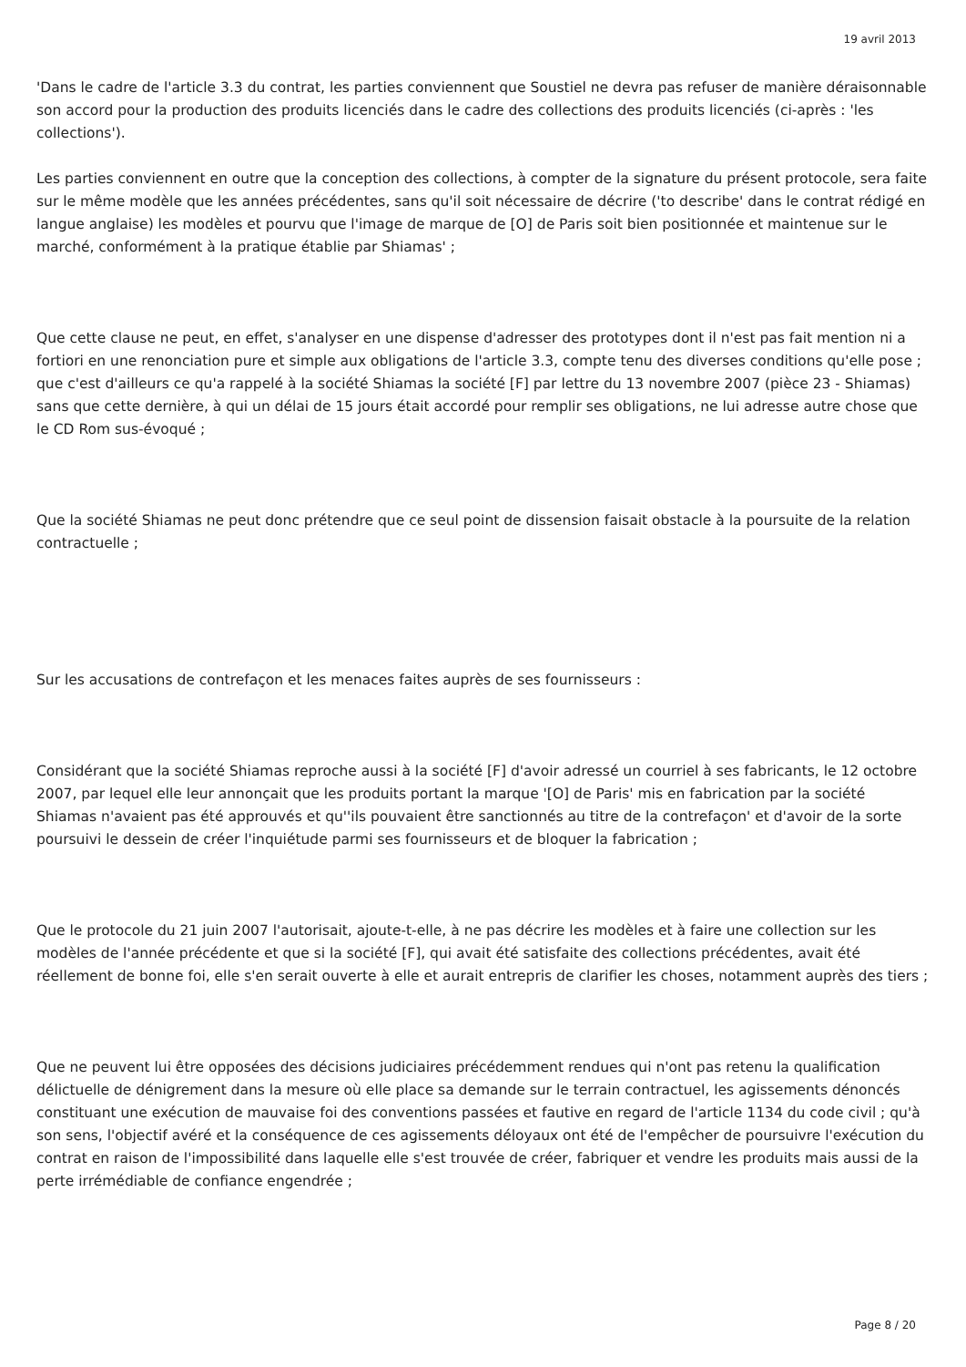19 avril 2013
'Dans le cadre de l'article 3.3 du contrat, les parties conviennent que Soustiel ne devra pas refuser de manière déraisonnable son accord pour la production des produits licenciés dans le cadre des collections des produits licenciés (ci-après : 'les collections').
Les parties conviennent en outre que la conception des collections, à compter de la signature du présent protocole, sera faite sur le même modèle que les années précédentes, sans qu'il soit nécessaire de décrire ('to describe' dans le contrat rédigé en langue anglaise) les modèles et pourvu que l'image de marque de [O] de Paris soit bien positionnée et maintenue sur le marché, conformément à la pratique établie par Shiamas' ;
Que cette clause ne peut, en effet, s'analyser en une dispense d'adresser des prototypes dont il n'est pas fait mention ni a fortiori en une renonciation pure et simple aux obligations de l'article 3.3, compte tenu des diverses conditions qu'elle pose ; que c'est d'ailleurs ce qu'a rappelé à la société Shiamas la société [F] par lettre du 13 novembre 2007 (pièce 23 - Shiamas) sans que cette dernière, à qui un délai de 15 jours était accordé pour remplir ses obligations, ne lui adresse autre chose que le CD Rom sus-évoqué ;
Que la société Shiamas ne peut donc prétendre que ce seul point de dissension faisait obstacle à la poursuite de la relation contractuelle ;
Sur les accusations de contrefaçon et les menaces faites auprès de ses fournisseurs :
Considérant que la société Shiamas reproche aussi à la société [F] d'avoir adressé un courriel à ses fabricants, le 12 octobre 2007, par lequel elle leur annonçait que les produits portant la marque '[O] de Paris' mis en fabrication par la société Shiamas n'avaient pas été approuvés et qu''ils pouvaient être sanctionnés au titre de la contrefaçon' et d'avoir de la sorte poursuivi le dessein de créer l'inquiétude parmi ses fournisseurs et de bloquer la fabrication ;
Que le protocole du 21 juin 2007 l'autorisait, ajoute-t-elle, à ne pas décrire les modèles et à faire une collection sur les modèles de l'année précédente et que si la société [F], qui avait été satisfaite des collections précédentes, avait été réellement de bonne foi, elle s'en serait ouverte à elle et aurait entrepris de clarifier les choses, notamment auprès des tiers ;
Que ne peuvent lui être opposées des décisions judiciaires précédemment rendues qui n'ont pas retenu la qualification délictuelle de dénigrement dans la mesure où elle place sa demande sur le terrain contractuel, les agissements dénoncés constituant une exécution de mauvaise foi des conventions passées et fautive en regard de l'article 1134 du code civil ; qu'à son sens, l'objectif avéré et la conséquence de ces agissements déloyaux ont été de l'empêcher de poursuivre l'exécution du contrat en raison de l'impossibilité dans laquelle elle s'est trouvée de créer, fabriquer et vendre les produits mais aussi de la perte irrémédiable de confiance engendrée ;
Page 8 / 20